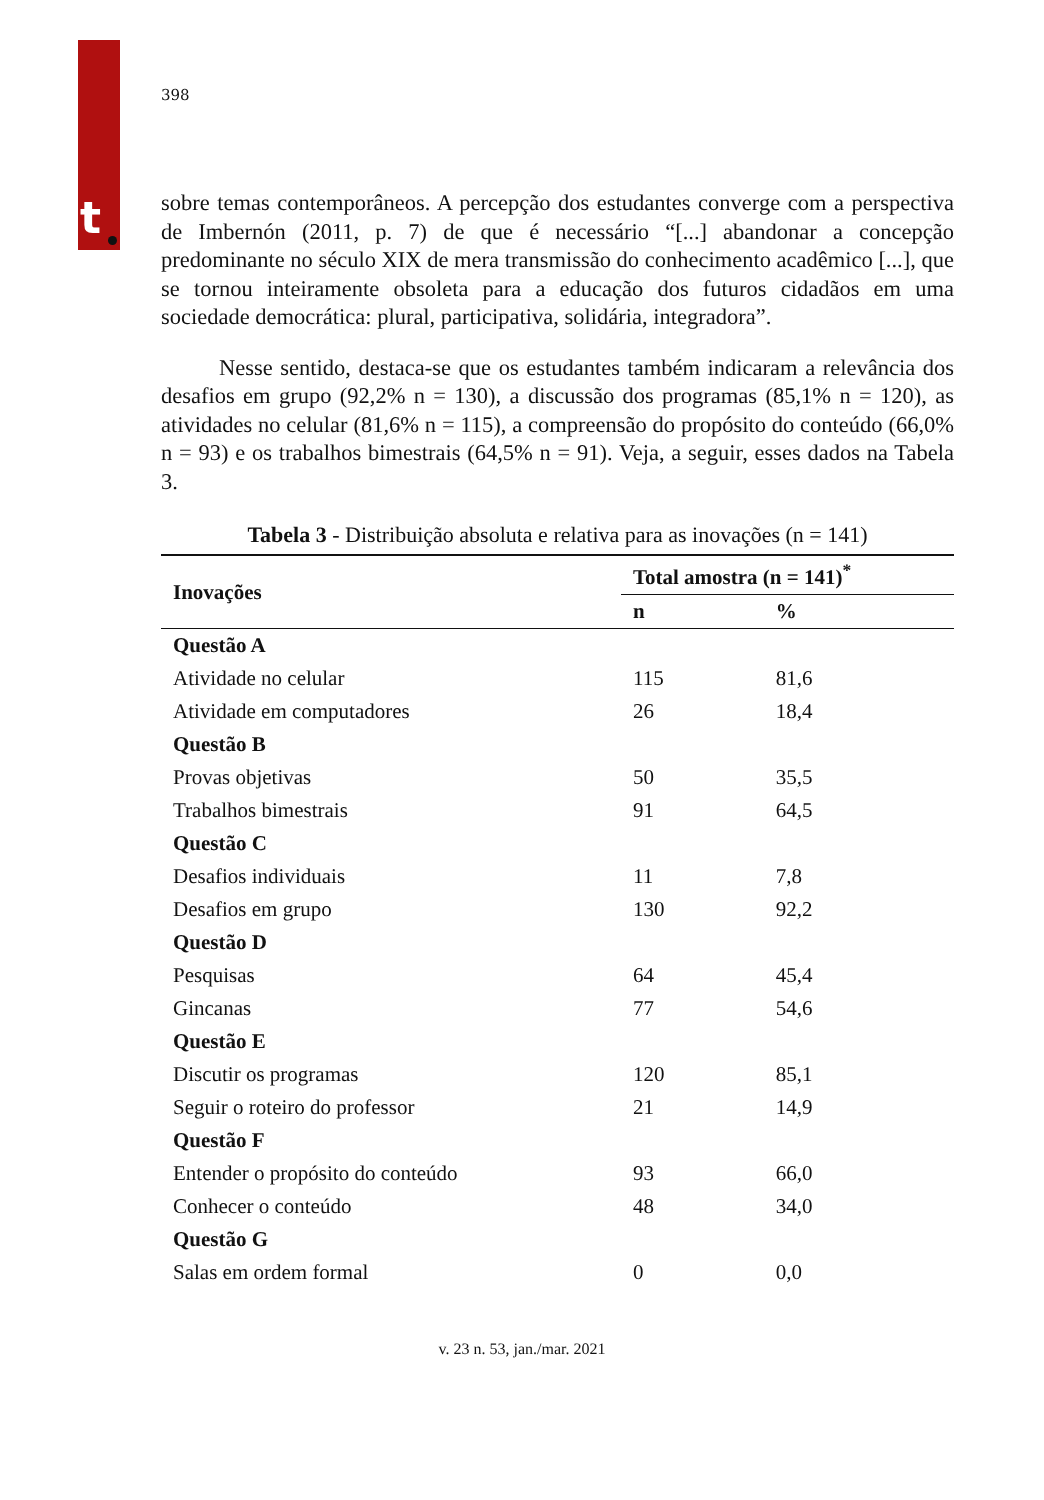t
398
sobre temas contemporâneos. A percepção dos estudantes converge com a perspectiva de Imbernón (2011, p. 7) de que é necessário “[...] abandonar a concepção predominante no século XIX de mera transmissão do conhecimento acadêmico [...], que se tornou inteiramente obsoleta para a educação dos futuros cidadãos em uma sociedade democrática: plural, participativa, solidária, integradora”.
Nesse sentido, destaca-se que os estudantes também indicaram a relevância dos desafios em grupo (92,2% n = 130), a discussão dos programas (85,1% n = 120), as atividades no celular (81,6% n = 115), a compreensão do propósito do conteúdo (66,0% n = 93) e os trabalhos bimestrais (64,5% n = 91). Veja, a seguir, esses dados na Tabela 3.
Tabela 3 - Distribuição absoluta e relativa para as inovações (n = 141)
| Inovações | Total amostra (n = 141)<sup>*</sup> | |
| --- | --- | --- |
| | n | % |
| Questão A | | |
| Atividade no celular | 115 | 81,6 |
| Atividade em computadores | 26 | 18,4 |
| Questão B | | |
| Provas objetivas | 50 | 35,5 |
| Trabalhos bimestrais | 91 | 64,5 |
| Questão C | | |
| Desafios individuais | 11 | 7,8 |
| Desafios em grupo | 130 | 92,2 |
| Questão D | | |
| Pesquisas | 64 | 45,4 |
| Gincanas | 77 | 54,6 |
| Questão E | | |
| Discutir os programas | 120 | 85,1 |
| Seguir o roteiro do professor | 21 | 14,9 |
| Questão F | | |
| Entender o propósito do conteúdo | 93 | 66,0 |
| Conhecer o conteúdo | 48 | 34,0 |
| Questão G | | |
| Salas em ordem formal | 0 | 0,0 |
v. 23 n. 53, jan./mar. 2021